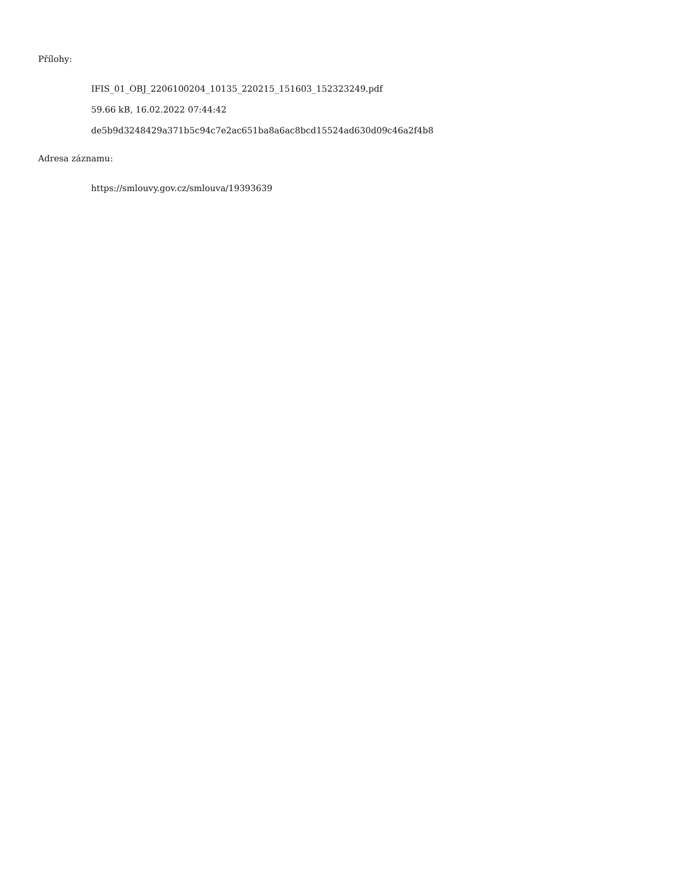Přílohy:
IFIS_01_OBJ_2206100204_10135_220215_151603_152323249.pdf
59.66 kB, 16.02.2022 07:44:42
de5b9d3248429a371b5c94c7e2ac651ba8a6ac8bcd15524ad630d09c46a2f4b8
Adresa záznamu:
https://smlouvy.gov.cz/smlouva/19393639